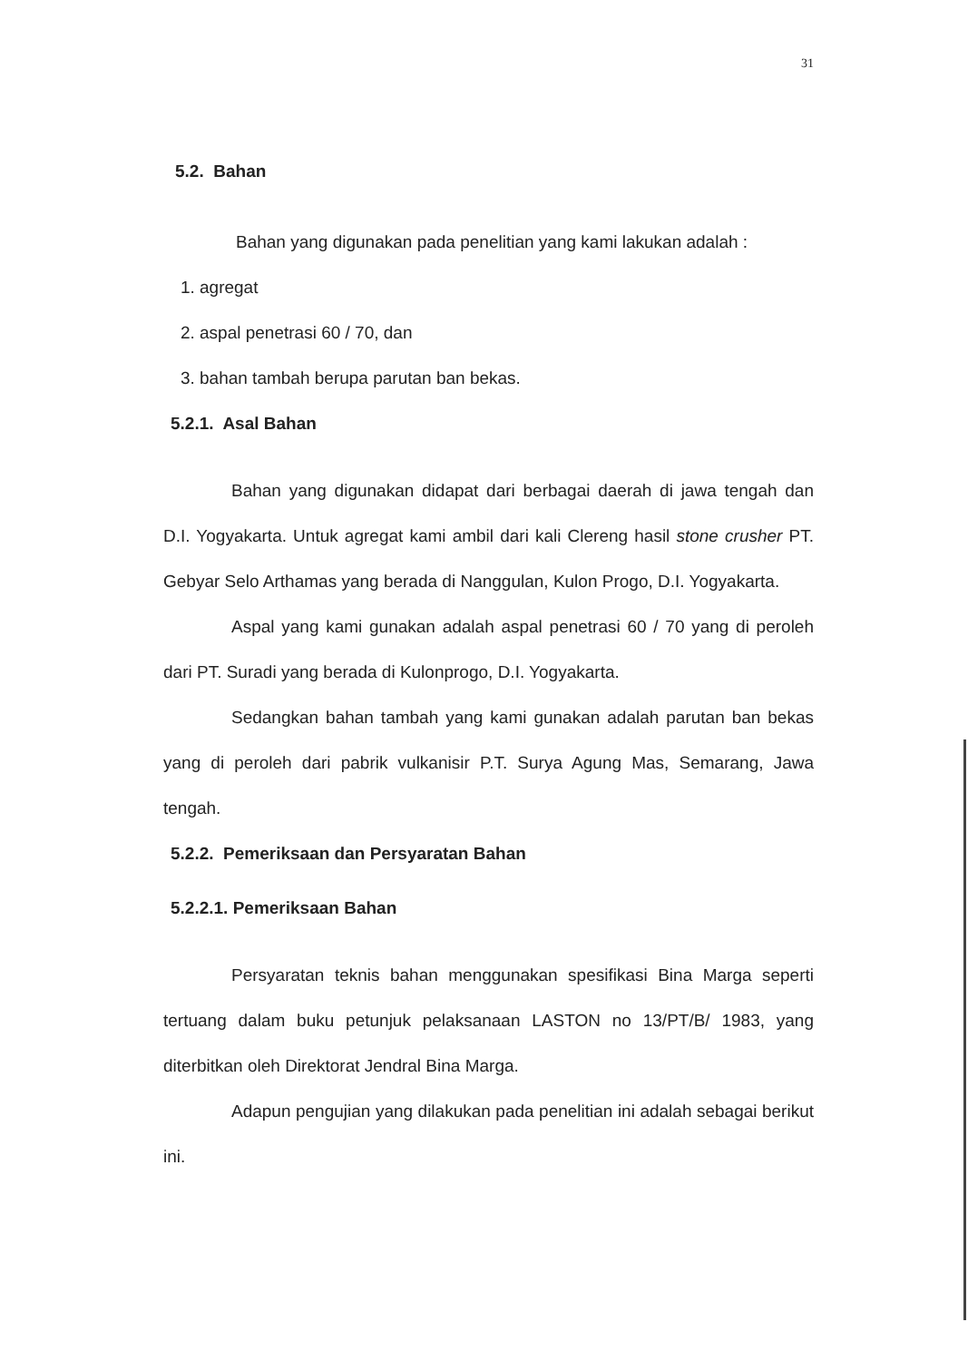31
5.2. Bahan
Bahan yang digunakan pada penelitian yang kami lakukan adalah :
1. agregat
2. aspal penetrasi 60 / 70, dan
3. bahan tambah berupa parutan ban bekas.
5.2.1. Asal Bahan
Bahan yang digunakan didapat dari berbagai daerah di jawa tengah dan D.I. Yogyakarta. Untuk agregat kami ambil dari kali Clereng hasil stone crusher PT. Gebyar Selo Arthamas yang berada di Nanggulan, Kulon Progo, D.I. Yogyakarta.
Aspal yang kami gunakan adalah aspal penetrasi 60 / 70 yang di peroleh dari PT. Suradi yang berada di Kulonprogo, D.I. Yogyakarta.
Sedangkan bahan tambah yang kami gunakan adalah parutan ban bekas yang di peroleh dari pabrik vulkanisir P.T. Surya Agung Mas, Semarang, Jawa tengah.
5.2.2. Pemeriksaan dan Persyaratan Bahan
5.2.2.1. Pemeriksaan Bahan
Persyaratan teknis bahan menggunakan spesifikasi Bina Marga seperti tertuang dalam buku petunjuk pelaksanaan LASTON no 13/PT/B/ 1983, yang diterbitkan oleh Direktorat Jendral Bina Marga.
Adapun pengujian yang dilakukan pada penelitian ini adalah sebagai berikut ini.